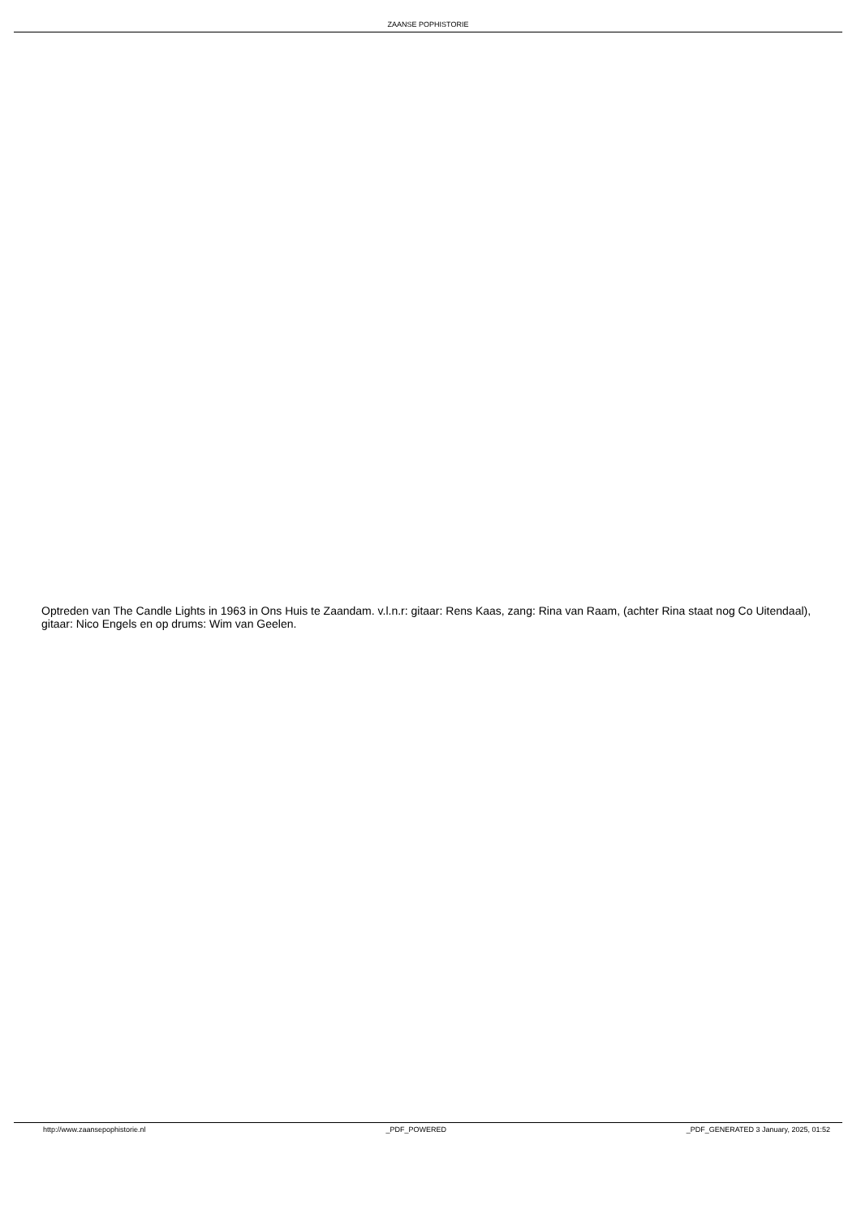ZAANSE POPHISTORIE
Optreden van The Candle Lights in 1963 in Ons Huis te Zaandam. v.l.n.r: gitaar: Rens Kaas, zang: Rina van Raam, (achter Rina staat nog Co Uitendaal), gitaar: Nico Engels en op drums: Wim van Geelen.
http://www.zaansepophistorie.nl _PDF_POWERED _PDF_GENERATED 3 January, 2025, 01:52